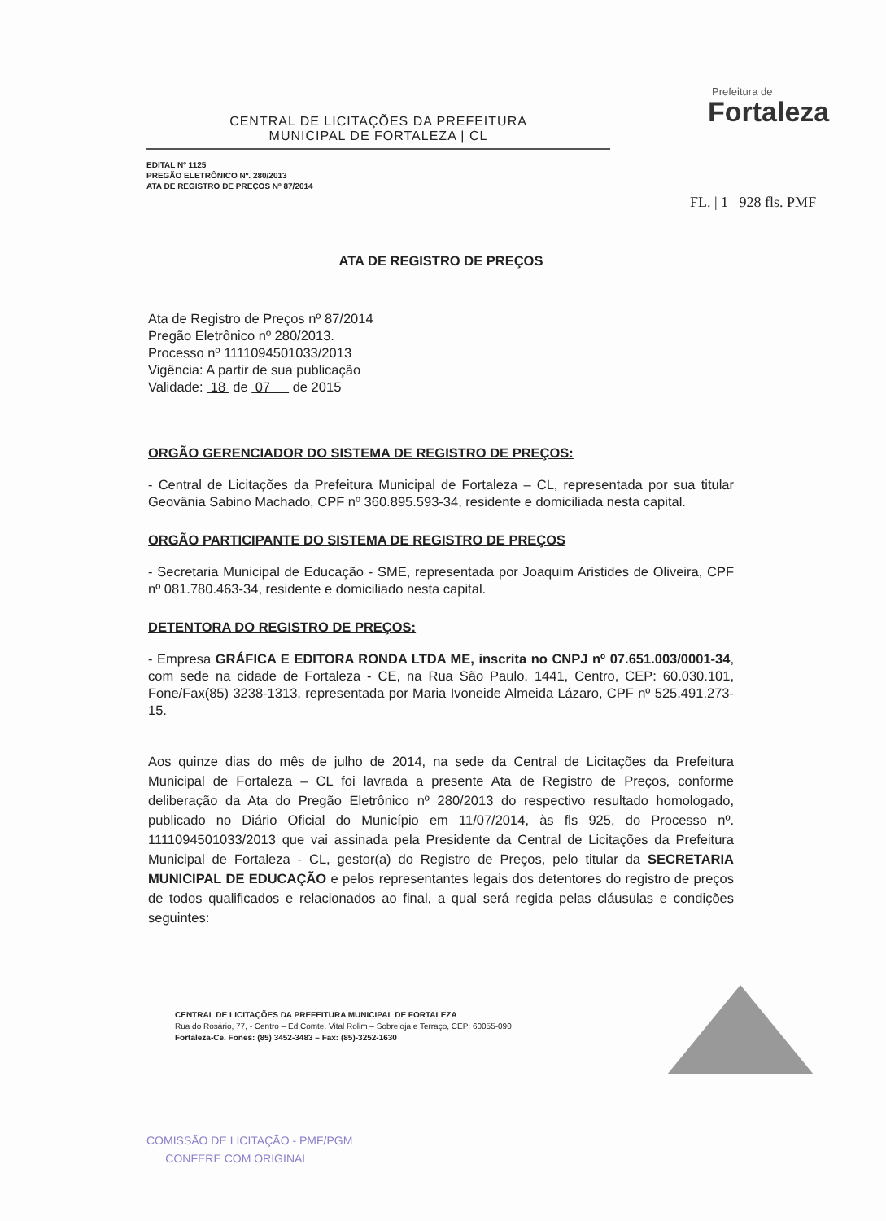CENTRAL DE LICITAÇÕES DA PREFEITURA
MUNICIPAL DE FORTALEZA | CL
EDITAL Nº 1125
PREGÃO ELETRÔNICO Nº. 280/2013
ATA DE REGISTRO DE PREÇOS Nº 87/2014
Prefeitura de
Fortaleza
FL. | 1 928 fls. PMF
ATA DE REGISTRO DE PREÇOS
Ata de Registro de Preços nº 87/2014
Pregão Eletrônico nº 280/2013.
Processo nº 1111094501033/2013
Vigência: A partir de sua publicação
Validade: 18 de 07 de 2015
ORGÃO GERENCIADOR DO SISTEMA DE REGISTRO DE PREÇOS:
- Central de Licitações da Prefeitura Municipal de Fortaleza – CL, representada por sua titular Geovânia Sabino Machado, CPF nº 360.895.593-34, residente e domiciliada nesta capital.
ORGÃO PARTICIPANTE DO SISTEMA DE REGISTRO DE PREÇOS
- Secretaria Municipal de Educação - SME, representada por Joaquim Aristides de Oliveira, CPF nº 081.780.463-34, residente e domiciliado nesta capital.
DETENTORA DO REGISTRO DE PREÇOS:
- Empresa GRÁFICA E EDITORA RONDA LTDA ME, inscrita no CNPJ nº 07.651.003/0001-34, com sede na cidade de Fortaleza - CE, na Rua São Paulo, 1441, Centro, CEP: 60.030.101, Fone/Fax(85) 3238-1313, representada por Maria Ivoneide Almeida Lázaro, CPF nº 525.491.273-15.
Aos quinze dias do mês de julho de 2014, na sede da Central de Licitações da Prefeitura Municipal de Fortaleza – CL foi lavrada a presente Ata de Registro de Preços, conforme deliberação da Ata do Pregão Eletrônico nº 280/2013 do respectivo resultado homologado, publicado no Diário Oficial do Município em 11/07/2014, às fls 925, do Processo nº. 1111094501033/2013 que vai assinada pela Presidente da Central de Licitações da Prefeitura Municipal de Fortaleza - CL, gestor(a) do Registro de Preços, pelo titular da SECRETARIA MUNICIPAL DE EDUCAÇÃO e pelos representantes legais dos detentores do registro de preços de todos qualificados e relacionados ao final, a qual será regida pelas cláusulas e condições seguintes:
CENTRAL DE LICITAÇÕES DA PREFEITURA MUNICIPAL DE FORTALEZA
Rua do Rosário, 77, - Centro – Ed.Comte. Vital Rolim – Sobreloja e Terraço, CEP: 60055-090
Fortaleza-Ce. Fones: (85) 3452-3483 – Fax: (85)-3252-1630
COMISSÃO DE LICITAÇÃO - PMF/PGM
CONFERE COM ORIGINAL